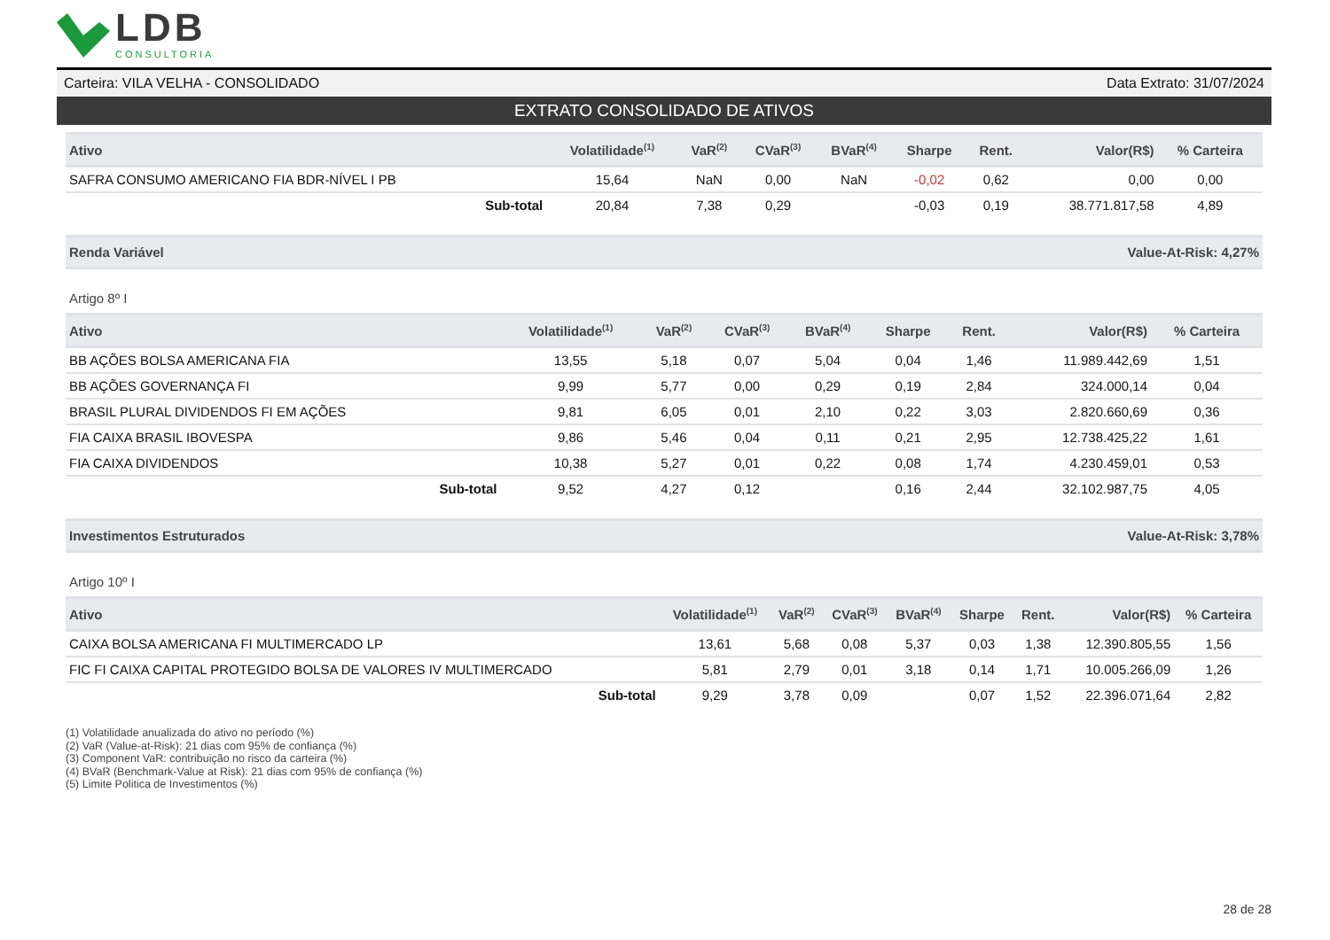LDB
CONSULTORIA
Carteira: VILA VELHA - CONSOLIDADO Data Extrato: 31/07/2024
EXTRATO CONSOLIDADO DE ATIVOS
| Ativo | Volatilidade<sup>(1)</sup> | VaR<sup>(2)</sup> | CVaR<sup>(3)</sup> | BVaR<sup>(4)</sup> | Sharpe | Rent. | Valor(R$) | % Carteira |
| --- | --- | --- | --- | --- | --- | --- | --- | --- |
| SAFRA CONSUMO AMERICANO FIA BDR-NÍVEL I PB | 15,64 | NaN | 0,00 | NaN | -0,02 | 0,62 | 0,00 | 0,00 |
| Sub-total | 20,84 | 7,38 | 0,29 | | -0,03 | 0,19 | 38.771.817,58 | 4,89 |
Renda Variável Value-At-Risk: 4,27%
Artigo 8º I
| Ativo | Volatilidade<sup>(1)</sup> | VaR<sup>(2)</sup> | CVaR<sup>(3)</sup> | BVaR<sup>(4)</sup> | Sharpe | Rent. | Valor(R$) | % Carteira |
| --- | --- | --- | --- | --- | --- | --- | --- | --- |
| BB AÇÕES BOLSA AMERICANA FIA | 13,55 | 5,18 | 0,07 | 5,04 | 0,04 | 1,46 | 11.989.442,69 | 1,51 |
| BB AÇÕES GOVERNANÇA FI | 9,99 | 5,77 | 0,00 | 0,29 | 0,19 | 2,84 | 324.000,14 | 0,04 |
| BRASIL PLURAL DIVIDENDOS FI EM AÇÕES | 9,81 | 6,05 | 0,01 | 2,10 | 0,22 | 3,03 | 2.820.660,69 | 0,36 |
| FIA CAIXA BRASIL IBOVESPA | 9,86 | 5,46 | 0,04 | 0,11 | 0,21 | 2,95 | 12.738.425,22 | 1,61 |
| FIA CAIXA DIVIDENDOS | 10,38 | 5,27 | 0,01 | 0,22 | 0,08 | 1,74 | 4.230.459,01 | 0,53 |
| Sub-total | 9,52 | 4,27 | 0,12 | | 0,16 | 2,44 | 32.102.987,75 | 4,05 |
Investimentos Estruturados Value-At-Risk: 3,78%
Artigo 10º I
| Ativo | Volatilidade<sup>(1)</sup> | VaR<sup>(2)</sup> | CVaR<sup>(3)</sup> | BVaR<sup>(4)</sup> | Sharpe | Rent. | Valor(R$) | % Carteira |
| --- | --- | --- | --- | --- | --- | --- | --- | --- |
| CAIXA BOLSA AMERICANA FI MULTIMERCADO LP | 13,61 | 5,68 | 0,08 | 5,37 | 0,03 | 1,38 | 12.390.805,55 | 1,56 |
| FIC FI CAIXA CAPITAL PROTEGIDO BOLSA DE VALORES IV MULTIMERCADO | 5,81 | 2,79 | 0,01 | 3,18 | 0,14 | 1,71 | 10.005.266,09 | 1,26 |
| Sub-total | 9,29 | 3,78 | 0,09 | | 0,07 | 1,52 | 22.396.071,64 | 2,82 |
(1) Volatilidade anualizada do ativo no período (%)
(2) VaR (Value-at-Risk): 21 dias com 95% de confiança (%)
(3) Component VaR: contribuição no risco da carteira (%)
(4) BVaR (Benchmark-Value at Risk): 21 dias com 95% de confiança (%)
(5) Limite Politica de Investimentos (%)
28 de 28